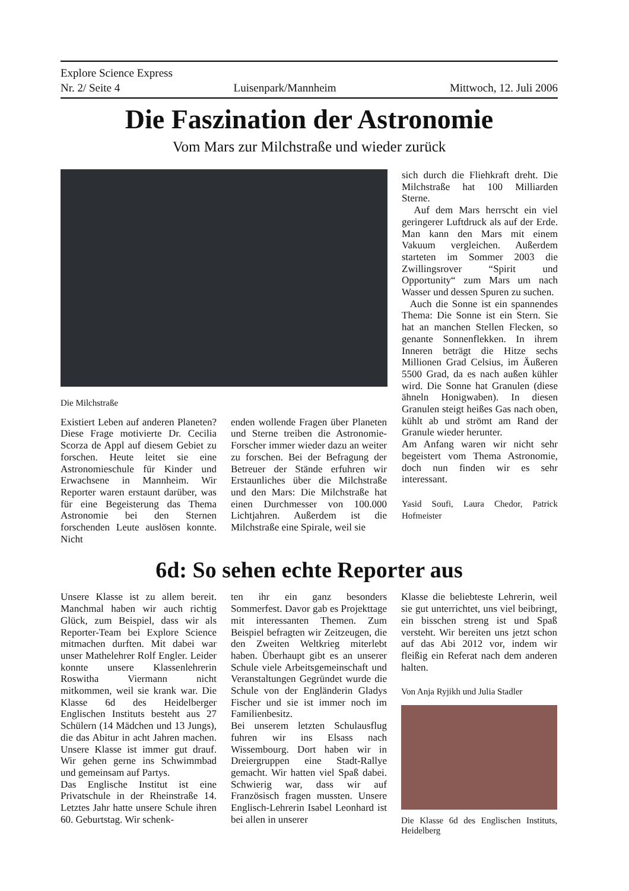Explore Science Express
Nr. 2/ Seite 4 Luisenpark/Mannheim Mittwoch, 12. Juli 2006
Die Faszination der Astronomie
Vom Mars zur Milchstraße und wieder zurück
Die Milchstraße
Existiert Leben auf anderen Planeten? Diese Frage motivierte Dr. Cecilia Scorza de Appl auf diesem Gebiet zu forschen. Heute leitet sie eine Astronomieschule für Kinder und Erwachsene in Mannheim. Wir Reporter waren erstaunt darüber, was für eine Begeisterung das Thema Astronomie bei den Sternen forschenden Leute auslösen konnte. Nicht
enden wollende Fragen über Planeten und Sterne treiben die Astronomie-Forscher immer wieder dazu an weiter zu forschen. Bei der Befragung der Betreuer der Stände erfuhren wir Erstaunliches über die Milchstraße und den Mars: Die Milchstraße hat einen Durchmesser von 100.000 Lichtjahren. Außerdem ist die Milchstraße eine Spirale, weil sie
sich durch die Fliehkraft dreht. Die Milchstraße hat 100 Milliarden Sterne.
Auf dem Mars herrscht ein viel geringerer Luftdruck als auf der Erde. Man kann den Mars mit einem Vakuum vergleichen. Außerdem starteten im Sommer 2003 die Zwillingsrover “Spirit und Opportunity“ zum Mars um nach Wasser und dessen Spuren zu suchen.
Auch die Sonne ist ein spannendes Thema: Die Sonne ist ein Stern. Sie hat an manchen Stellen Flecken, so genante Sonnenflekken. In ihrem Inneren beträgt die Hitze sechs Millionen Grad Celsius, im Äußeren 5500 Grad, da es nach außen kühler wird. Die Sonne hat Granulen (diese ähneln Honigwaben). In diesen Granulen steigt heißes Gas nach oben, kühlt ab und strömt am Rand der Granule wieder herunter.
Am Anfang waren wir nicht sehr begeistert vom Thema Astronomie, doch nun finden wir es sehr interessant.
Yasid Soufi, Laura Chedor, Patrick Hofmeister
6d: So sehen echte Reporter aus
Unsere Klasse ist zu allem bereit. Manchmal haben wir auch richtig Glück, zum Beispiel, dass wir als Reporter-Team bei Explore Science mitmachen durften. Mit dabei war unser Mathelehrer Rolf Engler. Leider konnte unsere Klassenlehrerin Roswitha Viermann nicht mitkommen, weil sie krank war. Die Klasse 6d des Heidelberger Englischen Instituts besteht aus 27 Schülern (14 Mädchen und 13 Jungs), die das Abitur in acht Jahren machen. Unsere Klasse ist immer gut drauf. Wir gehen gerne ins Schwimmbad und gemeinsam auf Partys.
Das Englische Institut ist eine Privatschule in der Rheinstraße 14. Letztes Jahr hatte unsere Schule ihren 60. Geburtstag. Wir schenk-
ten ihr ein ganz besonders Sommerfest. Davor gab es Projekttage mit interessanten Themen. Zum Beispiel befragten wir Zeitzeugen, die den Zweiten Weltkrieg miterlebt haben. Überhaupt gibt es an unserer Schule viele Arbeitsgemeinschaft und Veranstaltungen Gegründet wurde die Schule von der Engländerin Gladys Fischer und sie ist immer noch im Familienbesitz.
Bei unserem letzten Schulausflug fuhren wir ins Elsass nach Wissembourg. Dort haben wir in Dreiergruppen eine Stadt-Rallye gemacht. Wir hatten viel Spaß dabei. Schwierig war, dass wir auf Französisch fragen mussten. Unsere Englisch-Lehrerin Isabel Leonhard ist bei allen in unserer
Klasse die beliebteste Lehrerin, weil sie gut unterrichtet, uns viel beibringt, ein bisschen streng ist und Spaß versteht. Wir bereiten uns jetzt schon auf das Abi 2012 vor, indem wir fleißig ein Referat nach dem anderen halten.
Von Anja Ryjikh und Julia Stadler
Die Klasse 6d des Englischen Instituts, Heidelberg